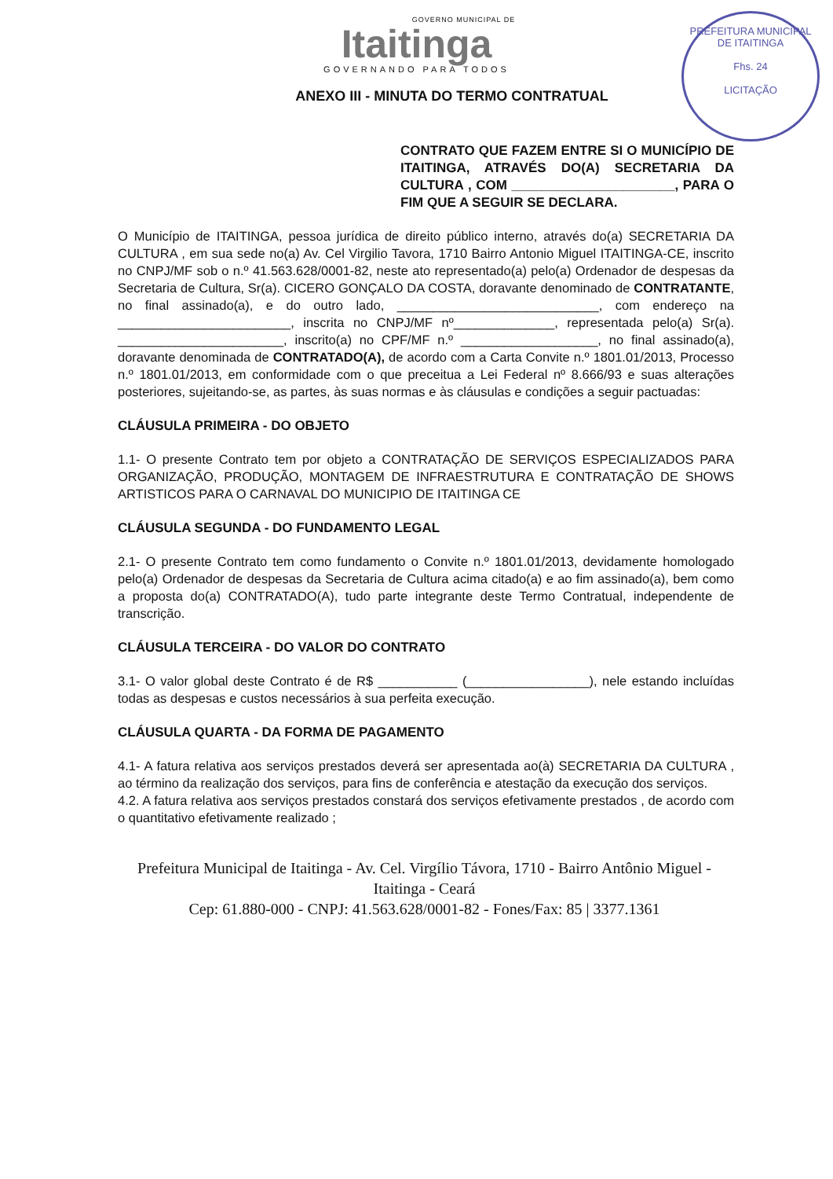GOVERNO MUNICIPAL DE
Itaitinga
GOVERNANDO PARA TODOS
PREFEITURA MUNICIPAL DE ITAITINGA
Fhs. 24
LICITAÇÃO
ANEXO III - MINUTA DO TERMO CONTRATUAL
CONTRATO QUE FAZEM ENTRE SI O MUNICÍPIO DE ITAITINGA, ATRAVÉS DO(A) SECRETARIA DA CULTURA , COM ______________________, PARA O FIM QUE A SEGUIR SE DECLARA.
O Município de ITAITINGA, pessoa jurídica de direito público interno, através do(a) SECRETARIA DA CULTURA , em sua sede no(a) Av. Cel Virgilio Tavora, 1710 Bairro Antonio Miguel ITAITINGA-CE, inscrito no CNPJ/MF sob o n.º 41.563.628/0001-82, neste ato representado(a) pelo(a) Ordenador de despesas da Secretaria de Cultura, Sr(a). CICERO GONÇALO DA COSTA, doravante denominado de CONTRATANTE, no final assinado(a), e do outro lado, ____________________________, com endereço na ________________________, inscrita no CNPJ/MF nº______________, representada pelo(a) Sr(a). _______________________, inscrito(a) no CPF/MF n.º ___________________, no final assinado(a), doravante denominada de CONTRATADO(A), de acordo com a Carta Convite n.º 1801.01/2013, Processo n.º 1801.01/2013, em conformidade com o que preceitua a Lei Federal nº 8.666/93 e suas alterações posteriores, sujeitando-se, as partes, às suas normas e às cláusulas e condições a seguir pactuadas:
CLÁUSULA PRIMEIRA - DO OBJETO
1.1- O presente Contrato tem por objeto a CONTRATAÇÃO DE SERVIÇOS ESPECIALIZADOS PARA ORGANIZAÇÃO, PRODUÇÃO, MONTAGEM DE INFRAESTRUTURA E CONTRATAÇÃO DE SHOWS ARTISTICOS PARA O CARNAVAL DO MUNICIPIO DE ITAITINGA CE
CLÁUSULA SEGUNDA - DO FUNDAMENTO LEGAL
2.1- O presente Contrato tem como fundamento o Convite n.º 1801.01/2013, devidamente homologado pelo(a) Ordenador de despesas da Secretaria de Cultura acima citado(a) e ao fim assinado(a), bem como a proposta do(a) CONTRATADO(A), tudo parte integrante deste Termo Contratual, independente de transcrição.
CLÁUSULA TERCEIRA - DO VALOR DO CONTRATO
3.1- O valor global deste Contrato é de R$ ___________ (_________________), nele estando incluídas todas as despesas e custos necessários à sua perfeita execução.
CLÁUSULA QUARTA - DA FORMA DE PAGAMENTO
4.1- A fatura relativa aos serviços prestados deverá ser apresentada ao(à) SECRETARIA DA CULTURA , ao término da realização dos serviços, para fins de conferência e atestação da execução dos serviços.
4.2. A fatura relativa aos serviços prestados constará dos serviços efetivamente prestados , de acordo com o quantitativo efetivamente realizado ;
Prefeitura Municipal de Itaitinga - Av. Cel. Virgílio Távora, 1710 - Bairro Antônio Miguel - Itaitinga - Ceará
Cep: 61.880-000 - CNPJ: 41.563.628/0001-82 - Fones/Fax: 85 | 3377.1361